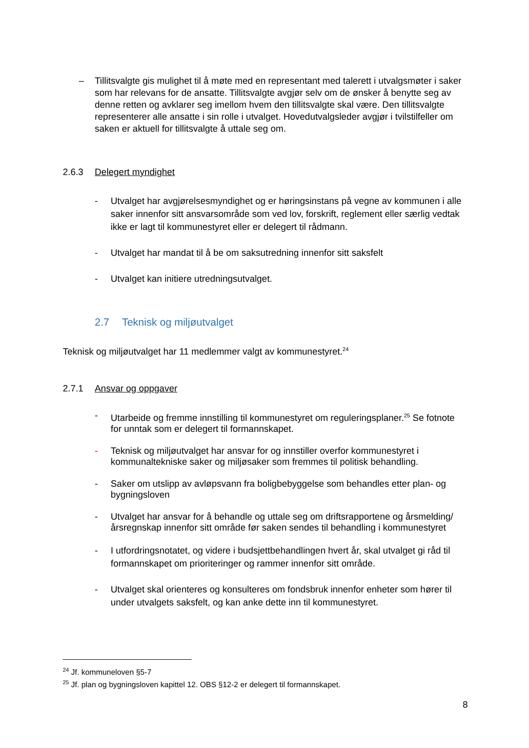– Tillitsvalgte gis mulighet til å møte med en representant med talerett i utvalgsmøter i saker som har relevans for de ansatte. Tillitsvalgte avgjør selv om de ønsker å benytte seg av denne retten og avklarer seg imellom hvem den tillitsvalgte skal være. Den tillitsvalgte representerer alle ansatte i sin rolle i utvalget. Hovedutvalgsleder avgjør i tvilstilfeller om saken er aktuell for tillitsvalgte å uttale seg om.
2.6.3 Delegert myndighet
- Utvalget har avgjørelsesmyndighet og er høringsinstans på vegne av kommunen i alle saker innenfor sitt ansvarsområde som ved lov, forskrift, reglement eller særlig vedtak ikke er lagt til kommunestyret eller er delegert til rådmann.
- Utvalget har mandat til å be om saksutredning innenfor sitt saksfelt
- Utvalget kan initiere utredningsutvalget.
2.7 Teknisk og miljøutvalget
Teknisk og miljøutvalget har 11 medlemmer valgt av kommunestyret.<sup>24</sup>
2.7.1 Ansvar og oppgaver
- Utarbeide og fremme innstilling til kommunestyret om reguleringsplaner.<sup>25</sup> Se fotnote for unntak som er delegert til formannskapet.
- Teknisk og miljøutvalget har ansvar for og innstiller overfor kommunestyret i kommunaltekniske saker og miljøsaker som fremmes til politisk behandling.
- Saker om utslipp av avløpsvann fra boligbebyggelse som behandles etter plan- og bygningsloven
- Utvalget har ansvar for å behandle og uttale seg om driftsrapportene og årsmelding/årsregnskap innenfor sitt område før saken sendes til behandling i kommunestyret
- I utfordringsnotatet, og videre i budsjettbehandlingen hvert år, skal utvalget gi råd til formannskapet om prioriteringer og rammer innenfor sitt område.
- Utvalget skal orienteres og konsulteres om fondsbruk innenfor enheter som hører til under utvalgets saksfelt, og kan anke dette inn til kommunestyret.
<sup>24</sup> Jf. kommuneloven §5-7
<sup>25</sup> Jf. plan og bygningsloven kapittel 12. OBS §12-2 er delegert til formannskapet.
8